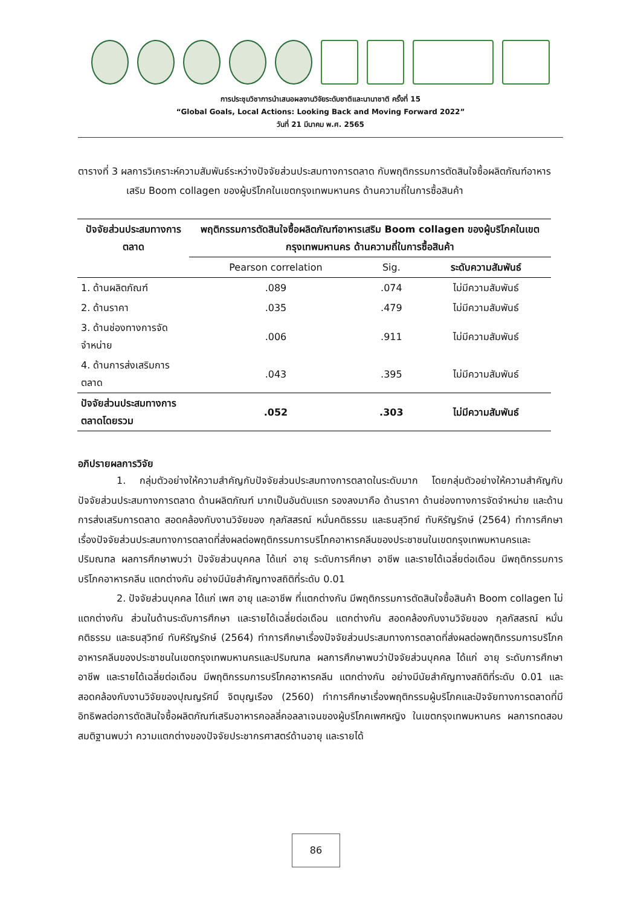การประชุมวิชาการนำเสนอผลงานวิจัยระดับชาติและนานาชาติ ครั้งที่ 15
“Global Goals, Local Actions: Looking Back and Moving Forward 2022”
วันที่ 21 มีนาคม พ.ศ. 2565
ตารางที่ 3 ผลการวิเคราะห์ความสัมพันธ์ระหว่างปัจจัยส่วนประสมทางการตลาด กับพฤติกรรมการตัดสินใจซื้อผลิตภัณฑ์อาหารเสริม Boom collagen ของผู้บริโภคในเขตกรุงเทพมหานคร ด้านความถี่ในการซื้อสินค้า
| ปัจจัยส่วนประสมทางการตลาด | พฤติกรรมการตัดสินใจซื้อผลิตภัณฑ์อาหารเสริม Boom collagen ของผู้บริโภคในเขตกรุงเทพมหานคร ด้านความถี่ในการซื้อสินค้า | | |
| --- | --- | --- | --- |
| | Pearson correlation | Sig. | ระดับความสัมพันธ์ |
| 1. ด้านผลิตภัณฑ์ | .089 | .074 | ไม่มีความสัมพันธ์ |
| 2. ด้านราคา | .035 | .479 | ไม่มีความสัมพันธ์ |
| 3. ด้านช่องทางการจัดจำหน่าย | .006 | .911 | ไม่มีความสัมพันธ์ |
| 4. ด้านการส่งเสริมการตลาด | .043 | .395 | ไม่มีความสัมพันธ์ |
| ปัจจัยส่วนประสมทางการตลาดโดยรวม | .052 | .303 | ไม่มีความสัมพันธ์ |
อภิปรายผลการวิจัย
1. กลุ่มตัวอย่างให้ความสำคัญกับปัจจัยส่วนประสมทางการตลาดในระดับมาก โดยกลุ่มตัวอย่างให้ความสำคัญกับปัจจัยส่วนประสมทางการตลาด ด้านผลิตภัณฑ์ มากเป็นอันดับแรก รองลงมาคือ ด้านราคา ด้านช่องทางการจัดจำหน่าย และด้านการส่งเสริมการตลาด สอดคล้องกับงานวิจัยของ กุลภัสสรณ์ หมั่นคติธรรม และธนสุวิทย์ ทับหิรัญรักษ์ (2564) ทำการศึกษาเรื่องปัจจัยส่วนประสมทางการตลาดที่ส่งผลต่อพฤติกรรมการบริโภคอาหารคลีนของประชาชนในเขตกรุงเทพมหานครและปริมณฑล ผลการศึกษาพบว่า ปัจจัยส่วนบุคคล ได้แก่ อายุ ระดับการศึกษา อาชีพ และรายได้เฉลี่ยต่อเดือน มีพฤติกรรมการบริโภคอาหารคลีน แตกต่างกัน อย่างมีนัยสำคัญทางสถิติที่ระดับ 0.01
2. ปัจจัยส่วนบุคคล ได้แก่ เพศ อายุ และอาชีพ ที่แตกต่างกัน มีพฤติกรรมการตัดสินใจซื้อสินค้า Boom collagen ไม่แตกต่างกัน ส่วนในด้านระดับการศึกษา และรายได้เฉลี่ยต่อเดือน แตกต่างกัน สอดคล้องกับงานวิจัยของ กุลภัสสรณ์ หมั่นคติธรรม และธนสุวิทย์ ทับหิรัญรักษ์ (2564) ทำการศึกษาเรื่องปัจจัยส่วนประสมทางการตลาดที่ส่งผลต่อพฤติกรรมการบริโภคอาหารคลีนของประชาชนในเขตกรุงเทพมหานครและปริมณฑล ผลการศึกษาพบว่าปัจจัยส่วนบุคคล ได้แก่ อายุ ระดับการศึกษา อาชีพ และรายได้เฉลี่ยต่อเดือน มีพฤติกรรมการบริโภคอาหารคลีน แตกต่างกัน อย่างมีนัยสำคัญทางสถิติที่ระดับ 0.01 และสอดคล้องกับงานวิจัยของปุณญรัศมิ์ จิตบุญเรือง (2560) ทำการศึกษาเรื่องพฤติกรรมผู้บริโภคและปัจจัยทางการตลาดที่มีอิทธิพลต่อการตัดสินใจซื้อผลิตภัณฑ์เสริมอาหารคอลลี่คอลลาเจนของผู้บริโภคเพศหญิง ในเขตกรุงเทพมหานคร ผลการทดสอบสมติฐานพบว่า ความแตกต่างของปัจจัยประชากรศาสตร์ด้านอายุ และรายได้
86